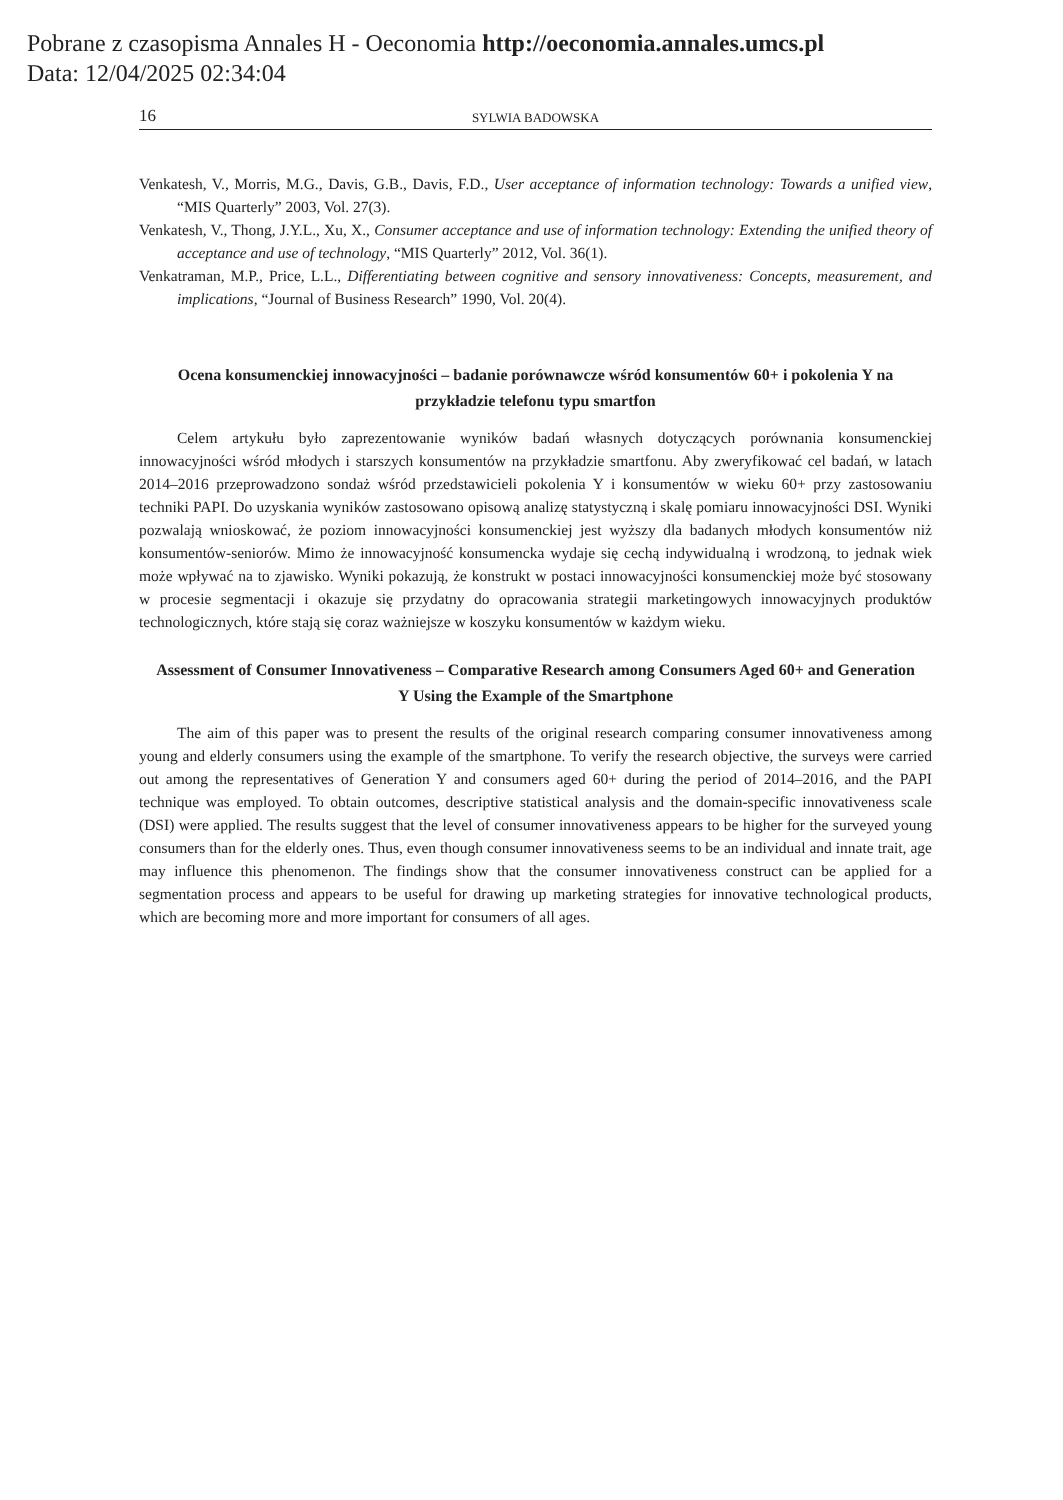Pobrane z czasopisma Annales H - Oeconomia http://oeconomia.annales.umcs.pl
Data: 12/04/2025 02:34:04
16 SYLWIA BADOWSKA
Venkatesh, V., Morris, M.G., Davis, G.B., Davis, F.D., User acceptance of information technology: Towards a unified view, “MIS Quarterly” 2003, Vol. 27(3).
Venkatesh, V., Thong, J.Y.L., Xu, X., Consumer acceptance and use of information technology: Extending the unified theory of acceptance and use of technology, “MIS Quarterly” 2012, Vol. 36(1).
Venkatraman, M.P., Price, L.L., Differentiating between cognitive and sensory innovativeness: Concepts, measurement, and implications, “Journal of Business Research” 1990, Vol. 20(4).
Ocena konsumenckiej innowacyjności – badanie porównawcze wśród konsumentów 60+ i pokolenia Y na przykładzie telefonu typu smartfon
Celem artykułu było zaprezentowanie wyników badań własnych dotyczących porównania konsumenckiej innowacyjności wśród młodych i starszych konsumentów na przykładzie smartfonu. Aby zweryfikować cel badań, w latach 2014–2016 przeprowadzono sondaż wśród przedstawicieli pokolenia Y i konsumentów w wieku 60+ przy zastosowaniu techniki PAPI. Do uzyskania wyników zastosowano opisową analizę statystyczną i skalę pomiaru innowacyjności DSI. Wyniki pozwalają wnioskować, że poziom innowacyjności konsumenckiej jest wyższy dla badanych młodych konsumentów niż konsumentów-seniorów. Mimo że innowacyjność konsumencka wydaje się cechą indywidualną i wrodzoną, to jednak wiek może wpływać na to zjawisko. Wyniki pokazują, że konstrukt w postaci innowacyjności konsumenckiej może być stosowany w procesie segmentacji i okazuje się przydatny do opracowania strategii marketingowych innowacyjnych produktów technologicznych, które stają się coraz ważniejsze w koszyku konsumentów w każdym wieku.
Assessment of Consumer Innovativeness – Comparative Research among Consumers Aged 60+ and Generation Y Using the Example of the Smartphone
The aim of this paper was to present the results of the original research comparing consumer innovativeness among young and elderly consumers using the example of the smartphone. To verify the research objective, the surveys were carried out among the representatives of Generation Y and consumers aged 60+ during the period of 2014–2016, and the PAPI technique was employed. To obtain outcomes, descriptive statistical analysis and the domain-specific innovativeness scale (DSI) were applied. The results suggest that the level of consumer innovativeness appears to be higher for the surveyed young consumers than for the elderly ones. Thus, even though consumer innovativeness seems to be an individual and innate trait, age may influence this phenomenon. The findings show that the consumer innovativeness construct can be applied for a segmentation process and appears to be useful for drawing up marketing strategies for innovative technological products, which are becoming more and more important for consumers of all ages.